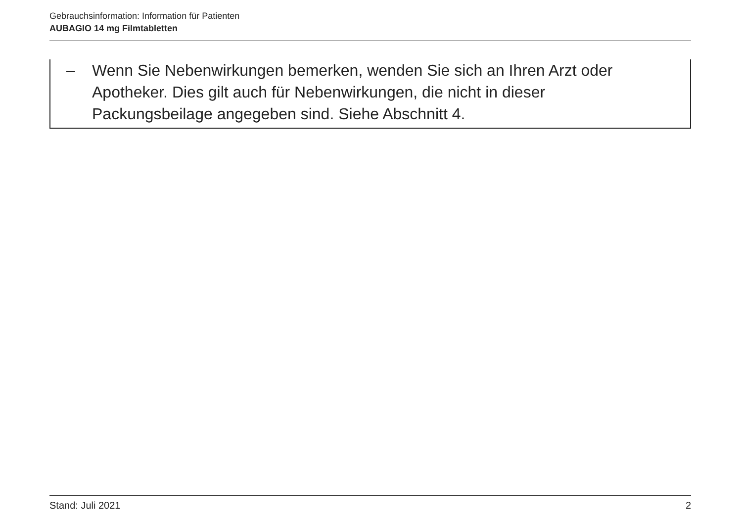Gebrauchsinformation: Information für Patienten
AUBAGIO 14 mg Filmtabletten
– Wenn Sie Nebenwirkungen bemerken, wenden Sie sich an Ihren Arzt oder Apotheker. Dies gilt auch für Nebenwirkungen, die nicht in dieser
Packungsbeilage angegeben sind. Siehe Abschnitt 4.
Stand: Juli 2021 2